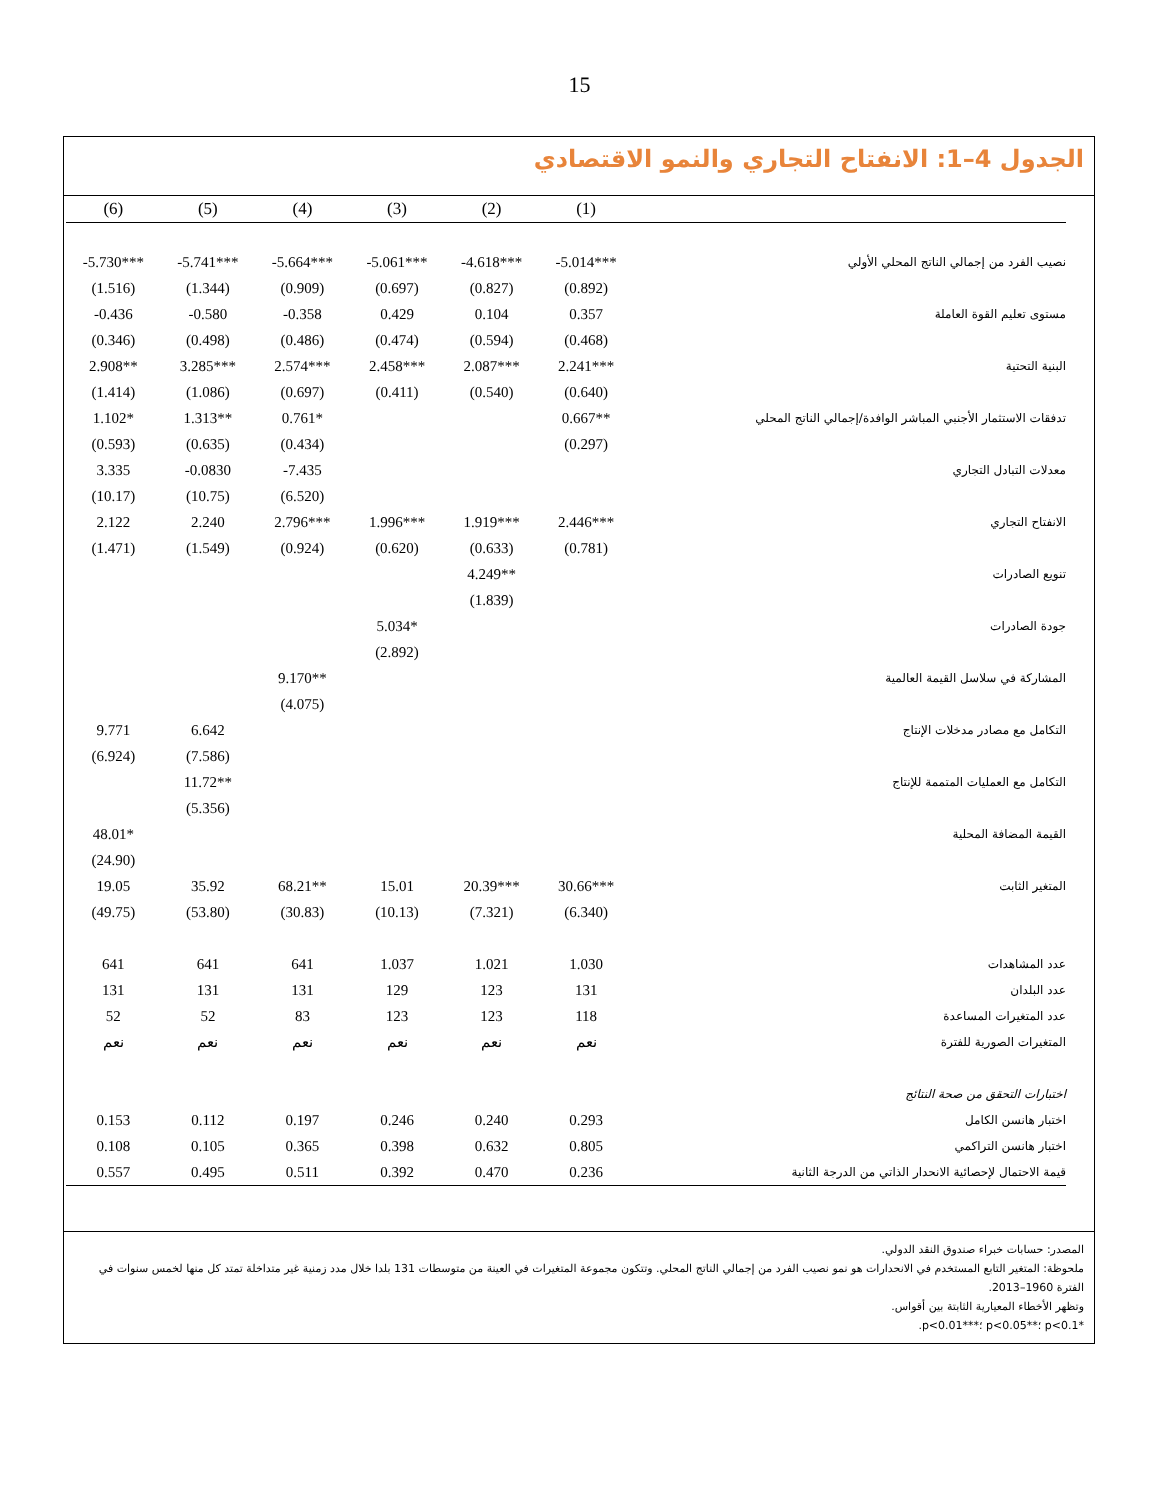15
الجدول 4–1: الانفتاح التجاري والنمو الاقتصادي
| | (1) | (2) | (3) | (4) | (5) | (6) |
| --- | --- | --- | --- | --- | --- | --- |
| نصيب الفرد من إجمالي الناتج المحلي الأولي | -5.014*** | -4.618*** | -5.061*** | -5.664*** | -5.741*** | -5.730*** |
| | (0.892) | (0.827) | (0.697) | (0.909) | (1.344) | (1.516) |
| مستوى تعليم القوة العاملة | 0.357 | 0.104 | 0.429 | -0.358 | -0.580 | -0.436 |
| | (0.468) | (0.594) | (0.474) | (0.486) | (0.498) | (0.346) |
| البنية التحتية | 2.241*** | 2.087*** | 2.458*** | 2.574*** | 3.285*** | 2.908** |
| | (0.640) | (0.540) | (0.411) | (0.697) | (1.086) | (1.414) |
| تدفقات الاستثمار الأجنبي المباشر الوافدة/إجمالي الناتج المحلي | 0.667** | | | 0.761* | 1.313** | 1.102* |
| | (0.297) | | | (0.434) | (0.635) | (0.593) |
| معدلات التبادل التجاري | | | | -7.435 | -0.0830 | 3.335 |
| | | | | (6.520) | (10.75) | (10.17) |
| الانفتاح التجاري | 2.446*** | 1.919*** | 1.996*** | 2.796*** | 2.240 | 2.122 |
| | (0.781) | (0.633) | (0.620) | (0.924) | (1.549) | (1.471) |
| تنويع الصادرات | | 4.249** | | | | |
| | | (1.839) | | | | |
| جودة الصادرات | | | 5.034* | | | |
| | | | (2.892) | | | |
| المشاركة في سلاسل القيمة العالمية | | | | 9.170** | | |
| | | | | (4.075) | | |
| التكامل مع مصادر مدخلات الإنتاج | | | | | 6.642 | 9.771 |
| | | | | | (7.586) | (6.924) |
| التكامل مع العمليات المتممة للإنتاج | | | | | 11.72** | |
| | | | | | (5.356) | |
| القيمة المضافة المحلية | | | | | | 48.01* |
| | | | | | | (24.90) |
| المتغير الثابت | 30.66*** | 20.39*** | 15.01 | 68.21** | 35.92 | 19.05 |
| | (6.340) | (7.321) | (10.13) | (30.83) | (53.80) | (49.75) |
| عدد المشاهدات | 1.030 | 1.021 | 1.037 | 641 | 641 | 641 |
| عدد البلدان | 131 | 123 | 129 | 131 | 131 | 131 |
| عدد المتغيرات المساعدة | 118 | 123 | 123 | 83 | 52 | 52 |
| المتغيرات الصورية للفترة | نعم | نعم | نعم | نعم | نعم | نعم |
| اختبارات التحقق من صحة النتائج | | | | | | |
| اختبار هانسن الكامل | 0.293 | 0.240 | 0.246 | 0.197 | 0.112 | 0.153 |
| اختبار هانسن التراكمي | 0.805 | 0.632 | 0.398 | 0.365 | 0.105 | 0.108 |
| قيمة الاحتمال لإحصائية الانحدار الذاتي من الدرجة الثانية | 0.236 | 0.470 | 0.392 | 0.511 | 0.495 | 0.557 |
المصدر: حسابات خبراء صندوق النقد الدولي.
ملحوظة: المتغير التابع المستخدم في الانحدارات هو نمو نصيب الفرد من إجمالي الناتج المحلي. وتتكون مجموعة المتغيرات في العينة من متوسطات 131 بلدا خلال مدد زمنية غير متداخلة تمتد كل منها لخمس سنوات في الفترة 1960–2013.
وتظهر الأخطاء المعيارية الثابتة بين أقواس.
*p<0.1 ؛**p<0.05 ؛***p<0.01.